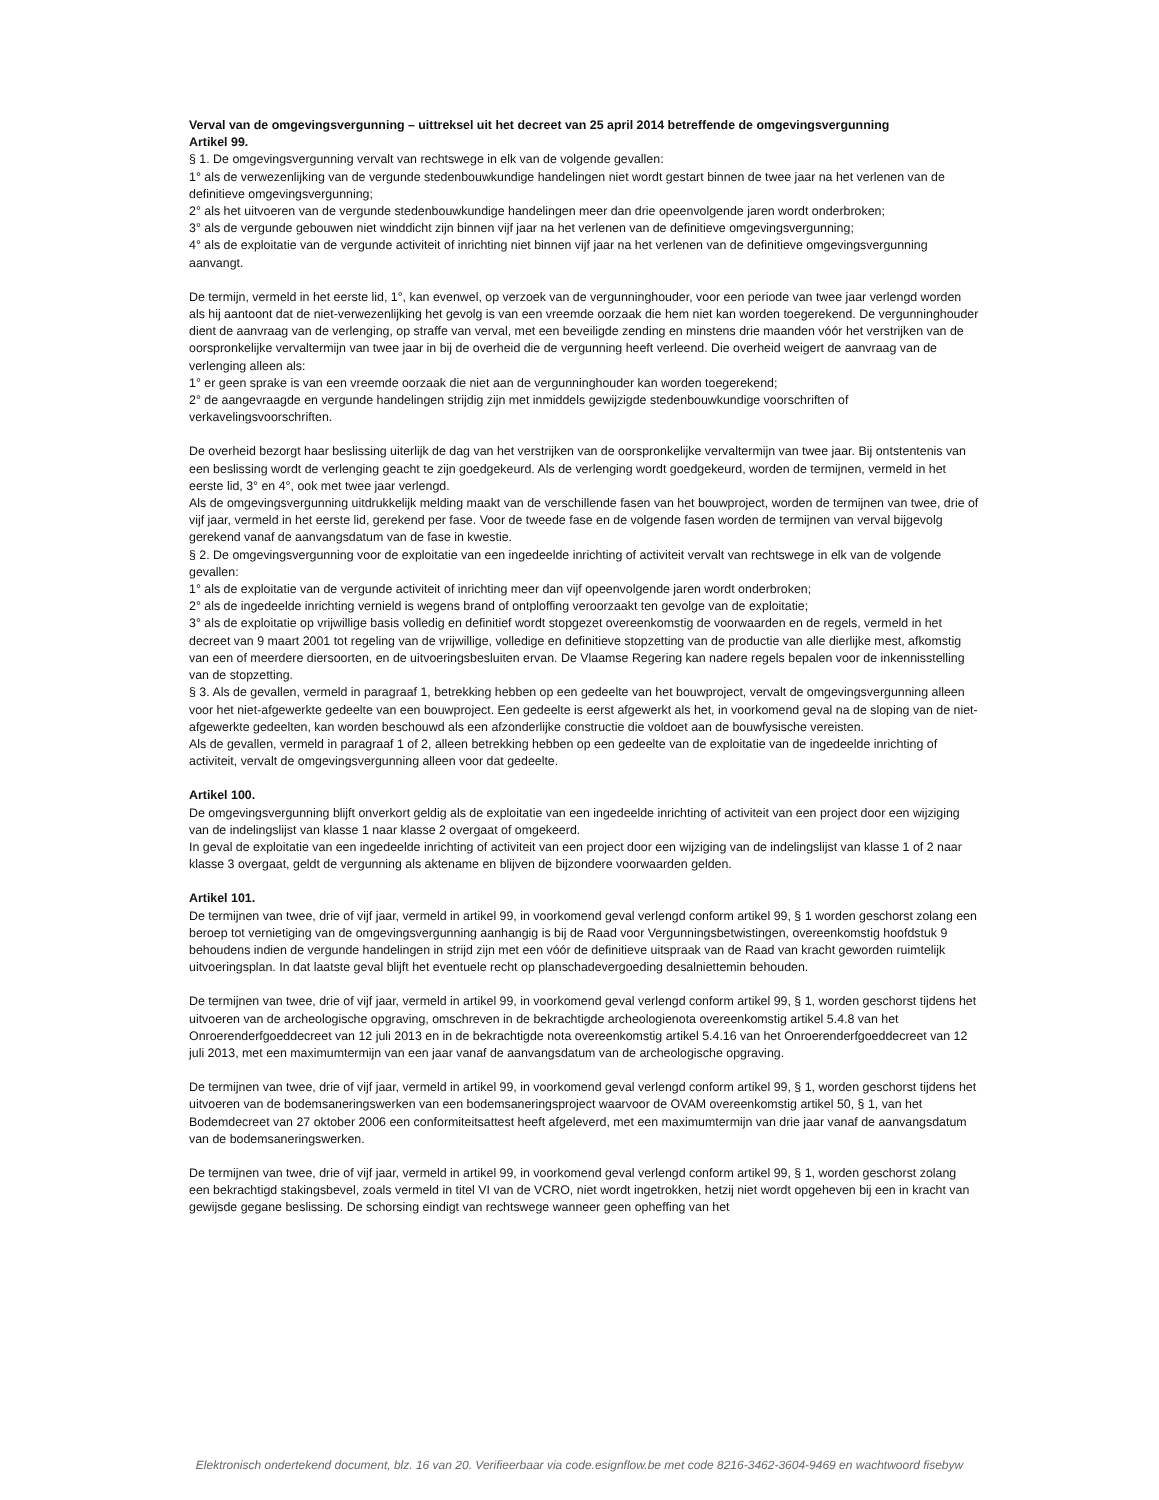Verval van de omgevingsvergunning – uittreksel uit het decreet van 25 april 2014 betreffende de omgevingsvergunning
Artikel 99.
§ 1. De omgevingsvergunning vervalt van rechtswege in elk van de volgende gevallen:
1° als de verwezenlijking van de vergunde stedenbouwkundige handelingen niet wordt gestart binnen de twee jaar na het verlenen van de definitieve omgevingsvergunning;
2° als het uitvoeren van de vergunde stedenbouwkundige handelingen meer dan drie opeenvolgende jaren wordt onderbroken;
3° als de vergunde gebouwen niet winddicht zijn binnen vijf jaar na het verlenen van de definitieve omgevingsvergunning;
4° als de exploitatie van de vergunde activiteit of inrichting niet binnen vijf jaar na het verlenen van de definitieve omgevingsvergunning aanvangt.
De termijn, vermeld in het eerste lid, 1°, kan evenwel, op verzoek van de vergunninghouder, voor een periode van twee jaar verlengd worden als hij aantoont dat de niet-verwezenlijking het gevolg is van een vreemde oorzaak die hem niet kan worden toegerekend. De vergunninghouder dient de aanvraag van de verlenging, op straffe van verval, met een beveiligde zending en minstens drie maanden vóór het verstrijken van de oorspronkelijke vervaltermijn van twee jaar in bij de overheid die de vergunning heeft verleend. Die overheid weigert de aanvraag van de verlenging alleen als:
1° er geen sprake is van een vreemde oorzaak die niet aan de vergunninghouder kan worden toegerekend;
2° de aangevraagde en vergunde handelingen strijdig zijn met inmiddels gewijzigde stedenbouwkundige voorschriften of verkavelingsvoorschriften.
De overheid bezorgt haar beslissing uiterlijk de dag van het verstrijken van de oorspronkelijke vervaltermijn van twee jaar. Bij ontstentenis van een beslissing wordt de verlenging geacht te zijn goedgekeurd. Als de verlenging wordt goedgekeurd, worden de termijnen, vermeld in het eerste lid, 3° en 4°, ook met twee jaar verlengd.
Als de omgevingsvergunning uitdrukkelijk melding maakt van de verschillende fasen van het bouwproject, worden de termijnen van twee, drie of vijf jaar, vermeld in het eerste lid, gerekend per fase. Voor de tweede fase en de volgende fasen worden de termijnen van verval bijgevolg gerekend vanaf de aanvangsdatum van de fase in kwestie.
§ 2. De omgevingsvergunning voor de exploitatie van een ingedeelde inrichting of activiteit vervalt van rechtswege in elk van de volgende gevallen:
1° als de exploitatie van de vergunde activiteit of inrichting meer dan vijf opeenvolgende jaren wordt onderbroken;
2° als de ingedeelde inrichting vernield is wegens brand of ontploffing veroorzaakt ten gevolge van de exploitatie;
3° als de exploitatie op vrijwillige basis volledig en definitief wordt stopgezet overeenkomstig de voorwaarden en de regels, vermeld in het decreet van 9 maart 2001 tot regeling van de vrijwillige, volledige en definitieve stopzetting van de productie van alle dierlijke mest, afkomstig van een of meerdere diersoorten, en de uitvoeringsbesluiten ervan. De Vlaamse Regering kan nadere regels bepalen voor de inkennisstelling van de stopzetting.
§ 3. Als de gevallen, vermeld in paragraaf 1, betrekking hebben op een gedeelte van het bouwproject, vervalt de omgevingsvergunning alleen voor het niet-afgewerkte gedeelte van een bouwproject. Een gedeelte is eerst afgewerkt als het, in voorkomend geval na de sloping van de niet-afgewerkte gedeelten, kan worden beschouwd als een afzonderlijke constructie die voldoet aan de bouwfysische vereisten.
Als de gevallen, vermeld in paragraaf 1 of 2, alleen betrekking hebben op een gedeelte van de exploitatie van de ingedeelde inrichting of activiteit, vervalt de omgevingsvergunning alleen voor dat gedeelte.
Artikel 100.
De omgevingsvergunning blijft onverkort geldig als de exploitatie van een ingedeelde inrichting of activiteit van een project door een wijziging van de indelingslijst van klasse 1 naar klasse 2 overgaat of omgekeerd.
In geval de exploitatie van een ingedeelde inrichting of activiteit van een project door een wijziging van de indelingslijst van klasse 1 of 2 naar klasse 3 overgaat, geldt de vergunning als aktename en blijven de bijzondere voorwaarden gelden.
Artikel 101.
De termijnen van twee, drie of vijf jaar, vermeld in artikel 99, in voorkomend geval verlengd conform artikel 99, § 1 worden geschorst zolang een beroep tot vernietiging van de omgevingsvergunning aanhangig is bij de Raad voor Vergunningsbetwistingen, overeenkomstig hoofdstuk 9 behoudens indien de vergunde handelingen in strijd zijn met een vóór de definitieve uitspraak van de Raad van kracht geworden ruimtelijk uitvoeringsplan. In dat laatste geval blijft het eventuele recht op planschadevergoeding desalniettemin behouden.
De termijnen van twee, drie of vijf jaar, vermeld in artikel 99, in voorkomend geval verlengd conform artikel 99, § 1, worden geschorst tijdens het uitvoeren van de archeologische opgraving, omschreven in de bekrachtigde archeologienota overeenkomstig artikel 5.4.8 van het Onroerenderfgoeddecreet van 12 juli 2013 en in de bekrachtigde nota overeenkomstig artikel 5.4.16 van het Onroerenderfgoeddecreet van 12 juli 2013, met een maximumtermijn van een jaar vanaf de aanvangsdatum van de archeologische opgraving.
De termijnen van twee, drie of vijf jaar, vermeld in artikel 99, in voorkomend geval verlengd conform artikel 99, § 1, worden geschorst tijdens het uitvoeren van de bodemsaneringswerken van een bodemsaneringsproject waarvoor de OVAM overeenkomstig artikel 50, § 1, van het Bodemdecreet van 27 oktober 2006 een conformiteitsattest heeft afgeleverd, met een maximumtermijn van drie jaar vanaf de aanvangsdatum van de bodemsaneringswerken.
De termijnen van twee, drie of vijf jaar, vermeld in artikel 99, in voorkomend geval verlengd conform artikel 99, § 1, worden geschorst zolang een bekrachtigd stakingsbevel, zoals vermeld in titel VI van de VCRO, niet wordt ingetrokken, hetzij niet wordt opgeheven bij een in kracht van gewijsde gegane beslissing. De schorsing eindigt van rechtswege wanneer geen opheffing van het
Elektronisch ondertekend document, blz. 16 van 20. Verifieerbaar via code.esignflow.be met code 8216-3462-3604-9469 en wachtwoord fisebyw